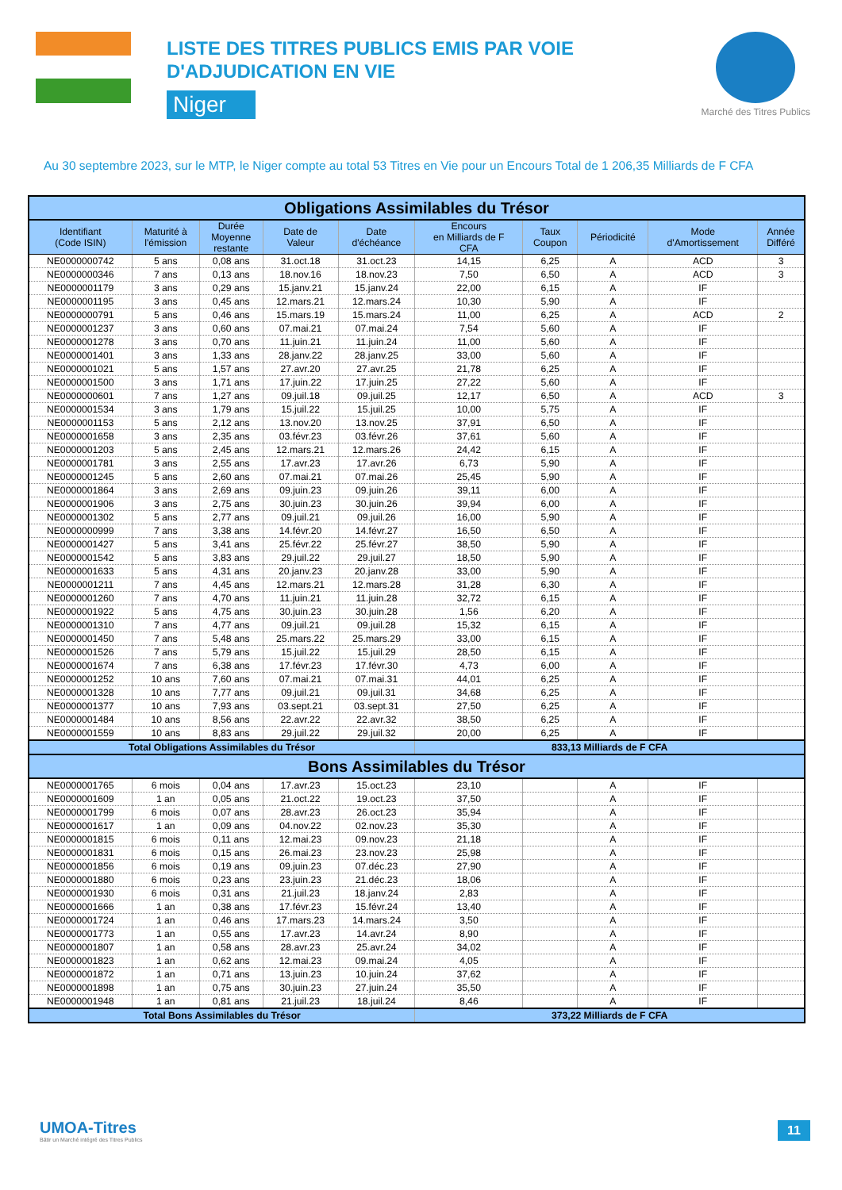LISTE DES TITRES PUBLICS EMIS PAR VOIE
D'ADJUDICATION EN VIE
Niger
Marché des Titres Publics
Au 30 septembre 2023, sur le MTP, le Niger compte au total 53 Titres en Vie pour un Encours Total de 1 206,35 Milliards de F CFA
| Obligations Assimilables du Trésor | | | | | | | | | |
| Identifiant (Code ISIN) | Maturité à l'émission | Durée Moyenne restante | Date de Valeur | Date d'échéance | Encours en Milliards de F CFA | Taux Coupon | Périodicité | Mode d'Amortissement | Année Différé |
| NE0000000742 | 5 ans | 0,08 ans | 31.oct.18 | 31.oct.23 | 14,15 | 6,25 | A | ACD | 3 |
| NE0000000346 | 7 ans | 0,13 ans | 18.nov.16 | 18.nov.23 | 7,50 | 6,50 | A | ACD | 3 |
| NE0000001179 | 3 ans | 0,29 ans | 15.janv.21 | 15.janv.24 | 22,00 | 6,15 | A | IF | |
| NE0000001195 | 3 ans | 0,45 ans | 12.mars.21 | 12.mars.24 | 10,30 | 5,90 | A | IF | |
| NE0000000791 | 5 ans | 0,46 ans | 15.mars.19 | 15.mars.24 | 11,00 | 6,25 | A | ACD | 2 |
| NE0000001237 | 3 ans | 0,60 ans | 07.mai.21 | 07.mai.24 | 7,54 | 5,60 | A | IF | |
| NE0000001278 | 3 ans | 0,70 ans | 11.juin.21 | 11.juin.24 | 11,00 | 5,60 | A | IF | |
| NE0000001401 | 3 ans | 1,33 ans | 28.janv.22 | 28.janv.25 | 33,00 | 5,60 | A | IF | |
| NE0000001021 | 5 ans | 1,57 ans | 27.avr.20 | 27.avr.25 | 21,78 | 6,25 | A | IF | |
| NE0000001500 | 3 ans | 1,71 ans | 17.juin.22 | 17.juin.25 | 27,22 | 5,60 | A | IF | |
| NE0000000601 | 7 ans | 1,27 ans | 09.juil.18 | 09.juil.25 | 12,17 | 6,50 | A | ACD | 3 |
| NE0000001534 | 3 ans | 1,79 ans | 15.juil.22 | 15.juil.25 | 10,00 | 5,75 | A | IF | |
| NE0000001153 | 5 ans | 2,12 ans | 13.nov.20 | 13.nov.25 | 37,91 | 6,50 | A | IF | |
| NE0000001658 | 3 ans | 2,35 ans | 03.févr.23 | 03.févr.26 | 37,61 | 5,60 | A | IF | |
| NE0000001203 | 5 ans | 2,45 ans | 12.mars.21 | 12.mars.26 | 24,42 | 6,15 | A | IF | |
| NE0000001781 | 3 ans | 2,55 ans | 17.avr.23 | 17.avr.26 | 6,73 | 5,90 | A | IF | |
| NE0000001245 | 5 ans | 2,60 ans | 07.mai.21 | 07.mai.26 | 25,45 | 5,90 | A | IF | |
| NE0000001864 | 3 ans | 2,69 ans | 09.juin.23 | 09.juin.26 | 39,11 | 6,00 | A | IF | |
| NE0000001906 | 3 ans | 2,75 ans | 30.juin.23 | 30.juin.26 | 39,94 | 6,00 | A | IF | |
| NE0000001302 | 5 ans | 2,77 ans | 09.juil.21 | 09.juil.26 | 16,00 | 5,90 | A | IF | |
| NE0000000999 | 7 ans | 3,38 ans | 14.févr.20 | 14.févr.27 | 16,50 | 6,50 | A | IF | |
| NE0000001427 | 5 ans | 3,41 ans | 25.févr.22 | 25.févr.27 | 38,50 | 5,90 | A | IF | |
| NE0000001542 | 5 ans | 3,83 ans | 29.juil.22 | 29.juil.27 | 18,50 | 5,90 | A | IF | |
| NE0000001633 | 5 ans | 4,31 ans | 20.janv.23 | 20.janv.28 | 33,00 | 5,90 | A | IF | |
| NE0000001211 | 7 ans | 4,45 ans | 12.mars.21 | 12.mars.28 | 31,28 | 6,30 | A | IF | |
| NE0000001260 | 7 ans | 4,70 ans | 11.juin.21 | 11.juin.28 | 32,72 | 6,15 | A | IF | |
| NE0000001922 | 5 ans | 4,75 ans | 30.juin.23 | 30.juin.28 | 1,56 | 6,20 | A | IF | |
| NE0000001310 | 7 ans | 4,77 ans | 09.juil.21 | 09.juil.28 | 15,32 | 6,15 | A | IF | |
| NE0000001450 | 7 ans | 5,48 ans | 25.mars.22 | 25.mars.29 | 33,00 | 6,15 | A | IF | |
| NE0000001526 | 7 ans | 5,79 ans | 15.juil.22 | 15.juil.29 | 28,50 | 6,15 | A | IF | |
| NE0000001674 | 7 ans | 6,38 ans | 17.févr.23 | 17.févr.30 | 4,73 | 6,00 | A | IF | |
| NE0000001252 | 10 ans | 7,60 ans | 07.mai.21 | 07.mai.31 | 44,01 | 6,25 | A | IF | |
| NE0000001328 | 10 ans | 7,77 ans | 09.juil.21 | 09.juil.31 | 34,68 | 6,25 | A | IF | |
| NE0000001377 | 10 ans | 7,93 ans | 03.sept.21 | 03.sept.31 | 27,50 | 6,25 | A | IF | |
| NE0000001484 | 10 ans | 8,56 ans | 22.avr.22 | 22.avr.32 | 38,50 | 6,25 | A | IF | |
| NE0000001559 | 10 ans | 8,83 ans | 29.juil.22 | 29.juil.32 | 20,00 | 6,25 | A | IF | |
| Total Obligations Assimilables du Trésor | | | | | 833,13 Milliards de F CFA | | | | |
| Bons Assimilables du Trésor | | | | | | | | | |
| NE0000001765 | 6 mois | 0,04 ans | 17.avr.23 | 15.oct.23 | 23,10 | | A | IF | |
| NE0000001609 | 1 an | 0,05 ans | 21.oct.22 | 19.oct.23 | 37,50 | | A | IF | |
| NE0000001799 | 6 mois | 0,07 ans | 28.avr.23 | 26.oct.23 | 35,94 | | A | IF | |
| NE0000001617 | 1 an | 0,09 ans | 04.nov.22 | 02.nov.23 | 35,30 | | A | IF | |
| NE0000001815 | 6 mois | 0,11 ans | 12.mai.23 | 09.nov.23 | 21,18 | | A | IF | |
| NE0000001831 | 6 mois | 0,15 ans | 26.mai.23 | 23.nov.23 | 25,98 | | A | IF | |
| NE0000001856 | 6 mois | 0,19 ans | 09.juin.23 | 07.déc.23 | 27,90 | | A | IF | |
| NE0000001880 | 6 mois | 0,23 ans | 23.juin.23 | 21.déc.23 | 18,06 | | A | IF | |
| NE0000001930 | 6 mois | 0,31 ans | 21.juil.23 | 18.janv.24 | 2,83 | | A | IF | |
| NE0000001666 | 1 an | 0,38 ans | 17.févr.23 | 15.févr.24 | 13,40 | | A | IF | |
| NE0000001724 | 1 an | 0,46 ans | 17.mars.23 | 14.mars.24 | 3,50 | | A | IF | |
| NE0000001773 | 1 an | 0,55 ans | 17.avr.23 | 14.avr.24 | 8,90 | | A | IF | |
| NE0000001807 | 1 an | 0,58 ans | 28.avr.23 | 25.avr.24 | 34,02 | | A | IF | |
| NE0000001823 | 1 an | 0,62 ans | 12.mai.23 | 09.mai.24 | 4,05 | | A | IF | |
| NE0000001872 | 1 an | 0,71 ans | 13.juin.23 | 10.juin.24 | 37,62 | | A | IF | |
| NE0000001898 | 1 an | 0,75 ans | 30.juin.23 | 27.juin.24 | 35,50 | | A | IF | |
| NE0000001948 | 1 an | 0,81 ans | 21.juil.23 | 18.juil.24 | 8,46 | | A | IF | |
| Total Bons Assimilables du Trésor | | | | | 373,22 Milliards de F CFA | | | | |
UMOA-Titres
Bâtir un Marché intégré des Titres Publics
11